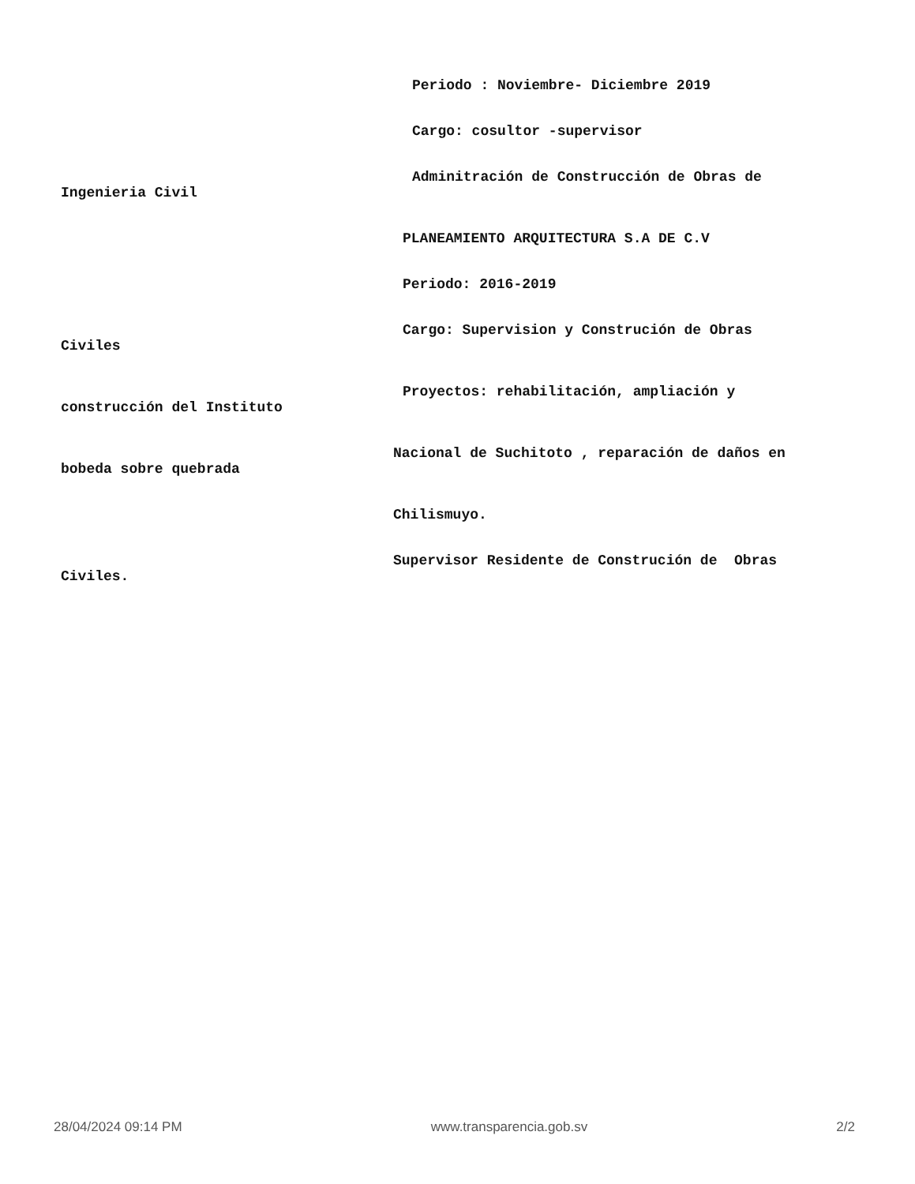Periodo : Noviembre- Diciembre 2019
Cargo: cosultor -supervisor
Adminitración de Construcción de Obras de
Ingenieria Civil
PLANEAMIENTO ARQUITECTURA S.A DE C.V
Periodo: 2016-2019
Cargo: Supervision y Construción de Obras
Civiles
Proyectos: rehabilitación, ampliación y
construcción del Instituto
Nacional de Suchitoto , reparación de daños en
bobeda sobre quebrada
Chilismuyo.
Supervisor Residente de Construción de Obras
Civiles.
28/04/2024 09:14 PM www.transparencia.gob.sv 2/2